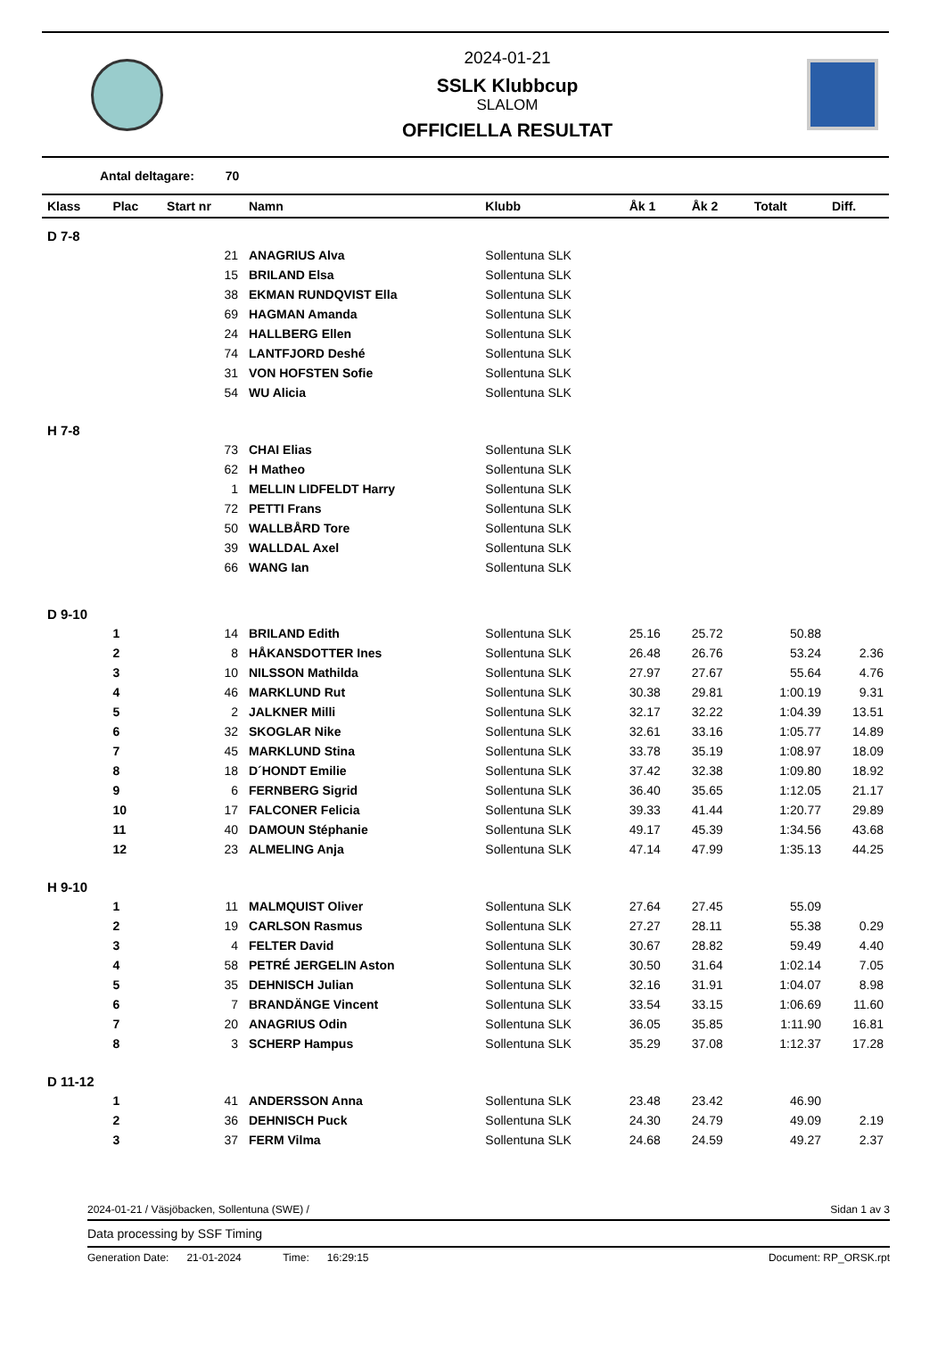2024-01-21
SSLK Klubbcup
SLALOM
OFFICIELLA RESULTAT
Antal deltagare: 70
| Klass | Plac | Start nr | Namn | Klubb | Åk 1 | Åk 2 | Totalt | Diff. |
| --- | --- | --- | --- | --- | --- | --- | --- | --- |
| D 7-8 | | | | | | | | |
| | | 21 | ANAGRIUS Alva | Sollentuna SLK | | | | |
| | | 15 | BRILAND Elsa | Sollentuna SLK | | | | |
| | | 38 | EKMAN RUNDQVIST Ella | Sollentuna SLK | | | | |
| | | 69 | HAGMAN Amanda | Sollentuna SLK | | | | |
| | | 24 | HALLBERG Ellen | Sollentuna SLK | | | | |
| | | 74 | LANTFJORD Deshé | Sollentuna SLK | | | | |
| | | 31 | VON HOFSTEN Sofie | Sollentuna SLK | | | | |
| | | 54 | WU Alicia | Sollentuna SLK | | | | |
| H 7-8 | | | | | | | | |
| | | 73 | CHAI Elias | Sollentuna SLK | | | | |
| | | 62 | H Matheo | Sollentuna SLK | | | | |
| | | 1 | MELLIN LIDFELDT Harry | Sollentuna SLK | | | | |
| | | 72 | PETTI Frans | Sollentuna SLK | | | | |
| | | 50 | WALLBÅRD Tore | Sollentuna SLK | | | | |
| | | 39 | WALLDAL Axel | Sollentuna SLK | | | | |
| | | 66 | WANG Ian | Sollentuna SLK | | | | |
| D 9-10 | | | | | | | | |
| | 1 | 14 | BRILAND Edith | Sollentuna SLK | 25.16 | 25.72 | 50.88 | |
| | 2 | 8 | HÅKANSDOTTER Ines | Sollentuna SLK | 26.48 | 26.76 | 53.24 | 2.36 |
| | 3 | 10 | NILSSON Mathilda | Sollentuna SLK | 27.97 | 27.67 | 55.64 | 4.76 |
| | 4 | 46 | MARKLUND Rut | Sollentuna SLK | 30.38 | 29.81 | 1:00.19 | 9.31 |
| | 5 | 2 | JALKNER Milli | Sollentuna SLK | 32.17 | 32.22 | 1:04.39 | 13.51 |
| | 6 | 32 | SKOGLAR Nike | Sollentuna SLK | 32.61 | 33.16 | 1:05.77 | 14.89 |
| | 7 | 45 | MARKLUND Stina | Sollentuna SLK | 33.78 | 35.19 | 1:08.97 | 18.09 |
| | 8 | 18 | D´HONDT Emilie | Sollentuna SLK | 37.42 | 32.38 | 1:09.80 | 18.92 |
| | 9 | 6 | FERNBERG Sigrid | Sollentuna SLK | 36.40 | 35.65 | 1:12.05 | 21.17 |
| | 10 | 17 | FALCONER Felicia | Sollentuna SLK | 39.33 | 41.44 | 1:20.77 | 29.89 |
| | 11 | 40 | DAMOUN Stéphanie | Sollentuna SLK | 49.17 | 45.39 | 1:34.56 | 43.68 |
| | 12 | 23 | ALMELING Anja | Sollentuna SLK | 47.14 | 47.99 | 1:35.13 | 44.25 |
| H 9-10 | | | | | | | | |
| | 1 | 11 | MALMQUIST Oliver | Sollentuna SLK | 27.64 | 27.45 | 55.09 | |
| | 2 | 19 | CARLSON Rasmus | Sollentuna SLK | 27.27 | 28.11 | 55.38 | 0.29 |
| | 3 | 4 | FELTER David | Sollentuna SLK | 30.67 | 28.82 | 59.49 | 4.40 |
| | 4 | 58 | PETRÉ JERGELIN Aston | Sollentuna SLK | 30.50 | 31.64 | 1:02.14 | 7.05 |
| | 5 | 35 | DEHNISCH Julian | Sollentuna SLK | 32.16 | 31.91 | 1:04.07 | 8.98 |
| | 6 | 7 | BRANDÄNGE Vincent | Sollentuna SLK | 33.54 | 33.15 | 1:06.69 | 11.60 |
| | 7 | 20 | ANAGRIUS Odin | Sollentuna SLK | 36.05 | 35.85 | 1:11.90 | 16.81 |
| | 8 | 3 | SCHERP Hampus | Sollentuna SLK | 35.29 | 37.08 | 1:12.37 | 17.28 |
| D 11-12 | | | | | | | | |
| | 1 | 41 | ANDERSSON Anna | Sollentuna SLK | 23.48 | 23.42 | 46.90 | |
| | 2 | 36 | DEHNISCH Puck | Sollentuna SLK | 24.30 | 24.79 | 49.09 | 2.19 |
| | 3 | 37 | FERM Vilma | Sollentuna SLK | 24.68 | 24.59 | 49.27 | 2.37 |
2024-01-21 / Väsjöbacken, Sollentuna (SWE) / Sidan 1 av 3
Data processing by SSF Timing
Generation Date: 21-01-2024 Time: 16:29:15 Document: RP_ORSK.rpt